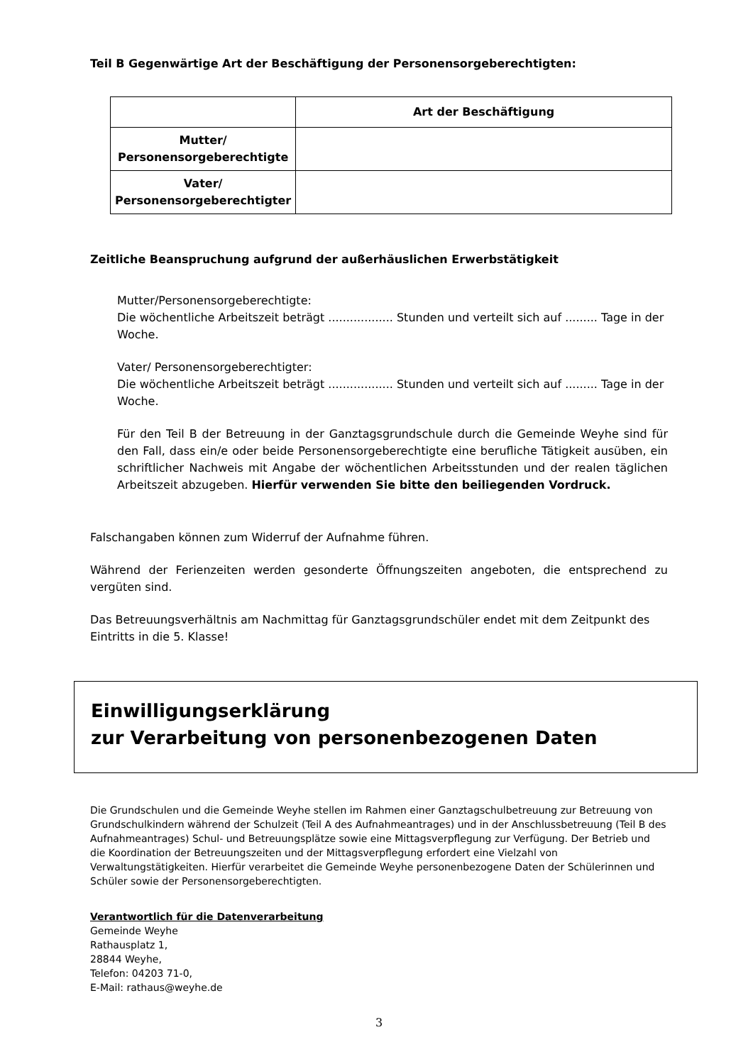Teil B Gegenwärtige Art der Beschäftigung der Personensorgeberechtigten:
| | Art der Beschäftigung |
| --- | --- |
| Mutter/ Personensorgeberechtigte | |
| Vater/ Personensorgeberechtigter | |
Zeitliche Beanspruchung aufgrund der außerhäuslichen Erwerbstätigkeit
Mutter/Personensorgeberechtigte:
Die wöchentliche Arbeitszeit beträgt .................. Stunden und verteilt sich auf ......... Tage in der Woche.
Vater/ Personensorgeberechtigter:
Die wöchentliche Arbeitszeit beträgt .................. Stunden und verteilt sich auf ......... Tage in der Woche.
Für den Teil B der Betreuung in der Ganztagsgrundschule durch die Gemeinde Weyhe sind für den Fall, dass ein/e oder beide Personensorgeberechtigte eine berufliche Tätigkeit ausüben, ein schriftlicher Nachweis mit Angabe der wöchentlichen Arbeitsstunden und der realen täglichen Arbeitszeit abzugeben. Hierfür verwenden Sie bitte den beiliegenden Vordruck.
Falschangaben können zum Widerruf der Aufnahme führen.
Während der Ferienzeiten werden gesonderte Öffnungszeiten angeboten, die entsprechend zu vergüten sind.
Das Betreuungsverhältnis am Nachmittag für Ganztagsgrundschüler endet mit dem Zeitpunkt des Eintritts in die 5. Klasse!
Einwilligungserklärung
zur Verarbeitung von personenbezogenen Daten
Die Grundschulen und die Gemeinde Weyhe stellen im Rahmen einer Ganztagschulbetreuung zur Betreuung von Grundschulkindern während der Schulzeit (Teil A des Aufnahmeantrages) und in der Anschlussbetreuung (Teil B des Aufnahmeantrages) Schul- und Betreuungsplätze sowie eine Mittagsverpflegung zur Verfügung. Der Betrieb und die Koordination der Betreuungszeiten und der Mittagsverpflegung erfordert eine Vielzahl von Verwaltungstätigkeiten. Hierfür verarbeitet die Gemeinde Weyhe personenbezogene Daten der Schülerinnen und Schüler sowie der Personensorgeberechtigten.
Verantwortlich für die Datenverarbeitung
Gemeinde Weyhe
Rathausplatz 1,
28844 Weyhe,
Telefon: 04203 71-0,
E-Mail: rathaus@weyhe.de
3